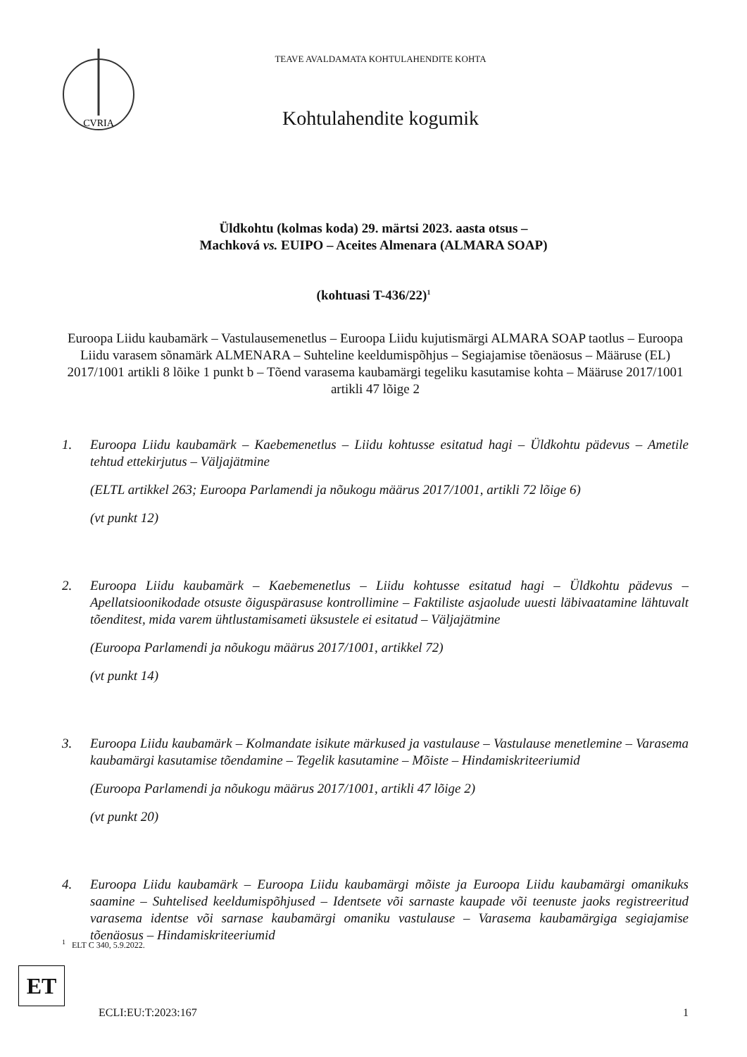CVRIA
TEAVE AVALDAMATA KOHTULAHENDITE KOHTA
Kohtulahendite kogumik
Üldkohtu (kolmas koda) 29. märtsi 2023. aasta otsus –
Machková vs. EUIPO – Aceites Almenara (ALMARA SOAP)
(kohtuasi T-436/22)<sup>1</sup>
Euroopa Liidu kaubamärk – Vastulausemenetlus – Euroopa Liidu kujutismärgi ALMARA SOAP taotlus – Euroopa Liidu varasem sõnamärk ALMENARA – Suhteline keeldumispõhjus – Segiajamise tõenäosus – Määruse (EL) 2017/1001 artikli 8 lõike 1 punkt b – Tõend varasema kaubamärgi tegeliku kasutamise kohta – Määruse 2017/1001 artikli 47 lõige 2
1. Euroopa Liidu kaubamärk – Kaebemenetlus – Liidu kohtusse esitatud hagi – Üldkohtu pädevus – Ametile tehtud ettekirjutus – Väljajätmine
(ELTL artikkel 263; Euroopa Parlamendi ja nõukogu määrus 2017/1001, artikli 72 lõige 6)
(vt punkt 12)
2. Euroopa Liidu kaubamärk – Kaebemenetlus – Liidu kohtusse esitatud hagi – Üldkohtu pädevus – Apellatsioonikodade otsuste õiguspärasuse kontrollimine – Faktiliste asjaolude uuesti läbivaatamine lähtuvalt tõenditest, mida varem ühtlustamisameti üksustele ei esitatud – Väljajätmine
(Euroopa Parlamendi ja nõukogu määrus 2017/1001, artikkel 72)
(vt punkt 14)
3. Euroopa Liidu kaubamärk – Kolmandate isikute märkused ja vastulause – Vastulause menetlemine – Varasema kaubamärgi kasutamise tõendamine – Tegelik kasutamine – Mõiste – Hindamiskriteeriumid
(Euroopa Parlamendi ja nõukogu määrus 2017/1001, artikli 47 lõige 2)
(vt punkt 20)
4. Euroopa Liidu kaubamärk – Euroopa Liidu kaubamärgi mõiste ja Euroopa Liidu kaubamärgi omanikuks saamine – Suhtelised keeldumispõhjused – Identsete või sarnaste kaupade või teenuste jaoks registreeritud varasema identse või sarnase kaubamärgi omaniku vastulause – Varasema kaubamärgiga segiajamise tõenäosus – Hindamiskriteeriumid
<sup>1</sup> ELT C 340, 5.9.2022.
ET
ECLI:EU:T:2023:167 1